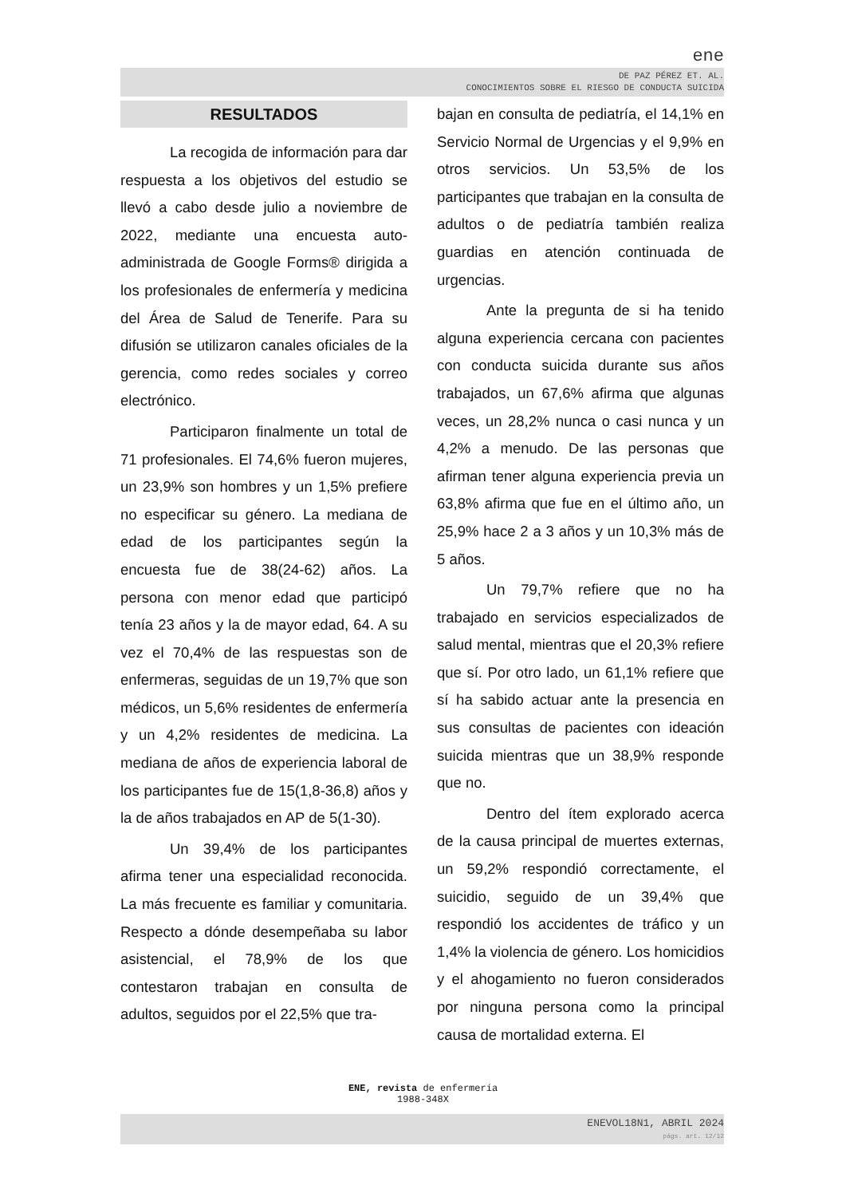ene
DE PAZ PÉREZ ET. AL.
CONOCIMIENTOS SOBRE EL RIESGO DE CONDUCTA SUICIDA
RESULTADOS
La recogida de información para dar respuesta a los objetivos del estudio se llevó a cabo desde julio a noviembre de 2022, mediante una encuesta auto-administrada de Google Forms® dirigida a los profesionales de enfermería y medicina del Área de Salud de Tenerife. Para su difusión se utilizaron canales oficiales de la gerencia, como redes sociales y correo electrónico.
Participaron finalmente un total de 71 profesionales. El 74,6% fueron mujeres, un 23,9% son hombres y un 1,5% prefiere no especificar su género. La mediana de edad de los participantes según la encuesta fue de 38(24-62) años. La persona con menor edad que participó tenía 23 años y la de mayor edad, 64. A su vez el 70,4% de las respuestas son de enfermeras, seguidas de un 19,7% que son médicos, un 5,6% residentes de enfermería y un 4,2% residentes de medicina. La mediana de años de experiencia laboral de los participantes fue de 15(1,8-36,8) años y la de años trabajados en AP de 5(1-30).
Un 39,4% de los participantes afirma tener una especialidad reconocida. La más frecuente es familiar y comunitaria. Respecto a dónde desempeñaba su labor asistencial, el 78,9% de los que contestaron trabajan en consulta de adultos, seguidos por el 22,5% que tra-
bajan en consulta de pediatría, el 14,1% en Servicio Normal de Urgencias y el 9,9% en otros servicios. Un 53,5% de los participantes que trabajan en la consulta de adultos o de pediatría también realiza guardias en atención continuada de urgencias.
Ante la pregunta de si ha tenido alguna experiencia cercana con pacientes con conducta suicida durante sus años trabajados, un 67,6% afirma que algunas veces, un 28,2% nunca o casi nunca y un 4,2% a menudo. De las personas que afirman tener alguna experiencia previa un 63,8% afirma que fue en el último año, un 25,9% hace 2 a 3 años y un 10,3% más de 5 años.
Un 79,7% refiere que no ha trabajado en servicios especializados de salud mental, mientras que el 20,3% refiere que sí. Por otro lado, un 61,1% refiere que sí ha sabido actuar ante la presencia en sus consultas de pacientes con ideación suicida mientras que un 38,9% responde que no.
Dentro del ítem explorado acerca de la causa principal de muertes externas, un 59,2% respondió correctamente, el suicidio, seguido de un 39,4% que respondió los accidentes de tráfico y un 1,4% la violencia de género. Los homicidios y el ahogamiento no fueron considerados por ninguna persona como la principal causa de mortalidad externa. El
ENE, revista de enfermería
1988-348X
ENEVOL18N1, ABRIL 2024
págs. art. 12/12